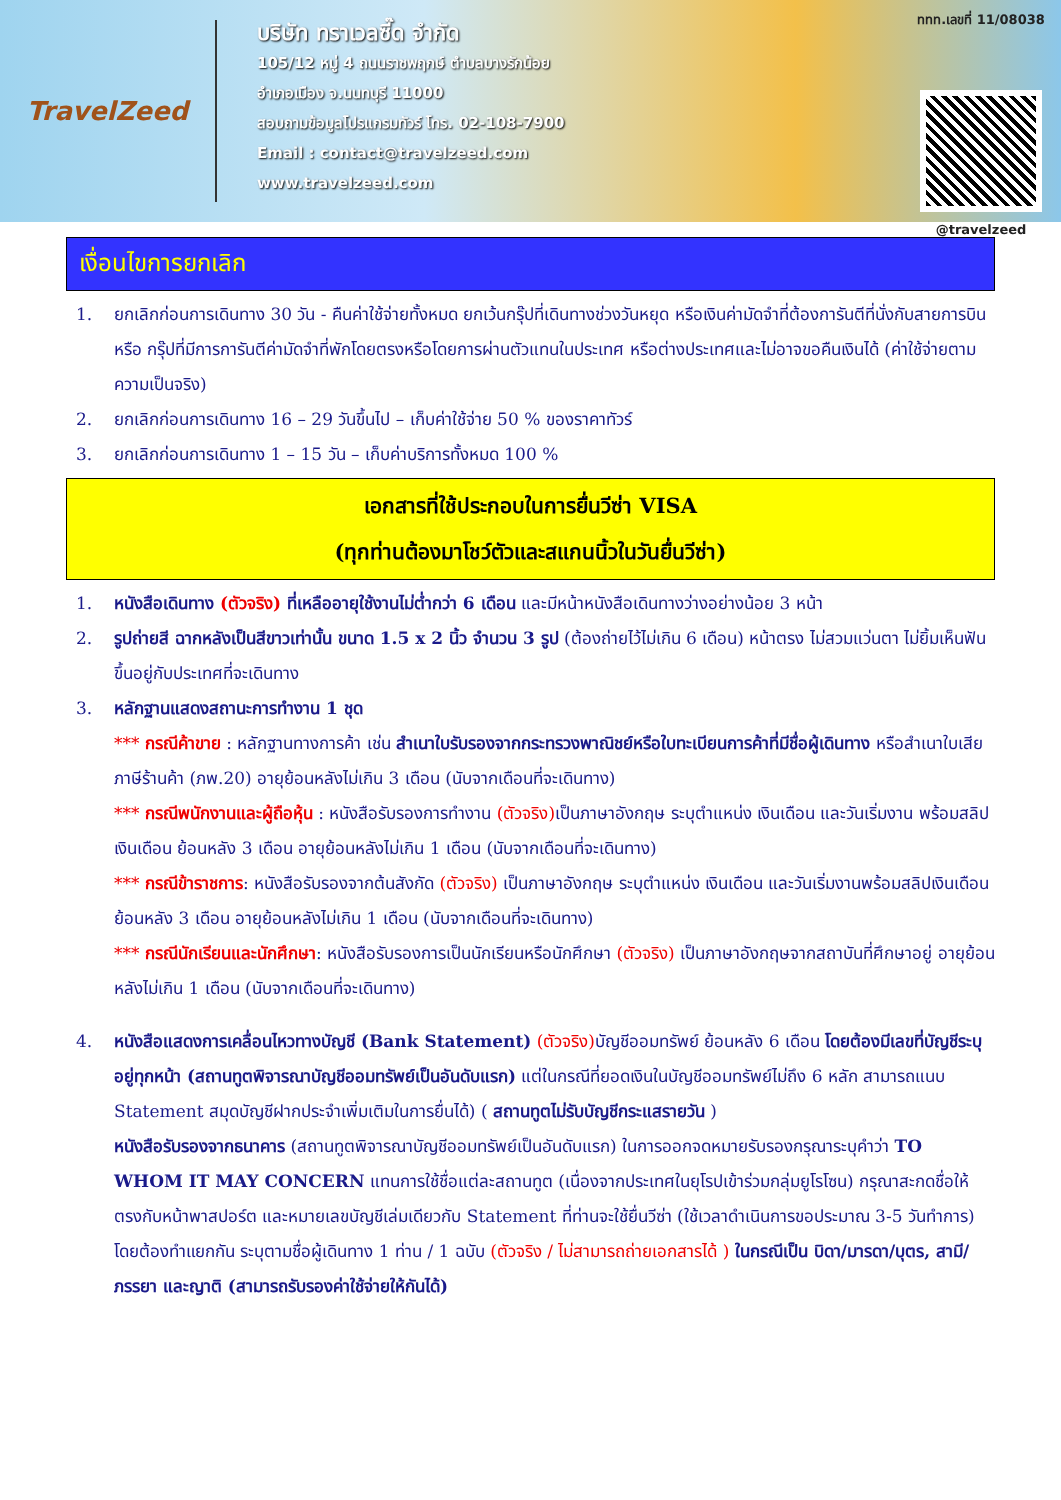TravelZeed
บริษัท ทราเวลซี๊ด จำกัด
105/12 หมู่ 4 ถนนราชพฤกษ์ ตำบลบางรักน้อย
อำเภอเมือง จ.นนทบุรี 11000
สอบถามข้อมูลโปรแกรมทัวร์ โทร. 02-108-7900
Email : contact@travelzeed.com
www.travelzeed.com
ททท.เลขที่ 11/08038
@travelzeed
เงื่อนไขการยกเลิก
1. ยกเลิกก่อนการเดินทาง 30 วัน - คืนค่าใช้จ่ายทั้งหมด ยกเว้นกรุ๊ปที่เดินทางช่วงวันหยุด หรือเงินค่ามัดจำที่ต้องการันตีที่นั่งกับสายการบิน หรือ กรุ๊ปที่มีการการันตีค่ามัดจำที่พักโดยตรงหรือโดยการผ่านตัวแทนในประเทศ หรือต่างประเทศและไม่อาจขอคืนเงินได้ (ค่าใช้จ่ายตามความเป็นจริง)
2. ยกเลิกก่อนการเดินทาง 16 – 29 วันขึ้นไป – เก็บค่าใช้จ่าย 50 % ของราคาทัวร์
3. ยกเลิกก่อนการเดินทาง 1 – 15 วัน – เก็บค่าบริการทั้งหมด 100 %
เอกสารที่ใช้ประกอบในการยื่นวีซ่า VISA
(ทุกท่านต้องมาโชว์ตัวและสแกนนิ้วในวันยื่นวีซ่า)
1. หนังสือเดินทาง (ตัวจริง) ที่เหลืออายุใช้งานไม่ต่ำกว่า 6 เดือน และมีหน้าหนังสือเดินทางว่างอย่างน้อย 3 หน้า
2. รูปถ่ายสี ฉากหลังเป็นสีขาวเท่านั้น ขนาด 1.5 x 2 นิ้ว จำนวน 3 รูป (ต้องถ่ายไว้ไม่เกิน 6 เดือน) หน้าตรง ไม่สวมแว่นตา ไม่ยิ้มเห็นฟัน ขึ้นอยู่กับประเทศที่จะเดินทาง
3. หลักฐานแสดงสถานะการทำงาน 1 ชุด
*** กรณีค้าขาย : หลักฐานทางการค้า เช่น สำเนาใบรับรองจากกระทรวงพาณิชย์หรือใบทะเบียนการค้าที่มีชื่อผู้เดินทาง หรือสำเนาใบเสียภาษีร้านค้า (ภพ.20) อายุย้อนหลังไม่เกิน 3 เดือน (นับจากเดือนที่จะเดินทาง)
*** กรณีพนักงานและผู้ถือหุ้น : หนังสือรับรองการทำงาน (ตัวจริง) เป็นภาษาอังกฤษ ระบุตำแหน่ง เงินเดือน และวันเริ่มงาน พร้อมสลิปเงินเดือน ย้อนหลัง 3 เดือน อายุย้อนหลังไม่เกิน 1 เดือน (นับจากเดือนที่จะเดินทาง)
*** กรณีข้าราชการ: หนังสือรับรองจากต้นสังกัด (ตัวจริง) เป็นภาษาอังกฤษ ระบุตำแหน่ง เงินเดือน และวันเริ่มงานพร้อมสลิปเงินเดือน ย้อนหลัง 3 เดือน อายุย้อนหลังไม่เกิน 1 เดือน (นับจากเดือนที่จะเดินทาง)
*** กรณีนักเรียนและนักศึกษา: หนังสือรับรองการเป็นนักเรียนหรือนักศึกษา (ตัวจริง) เป็นภาษาอังกฤษจากสถาบันที่ศึกษาอยู่ อายุย้อนหลังไม่เกิน 1 เดือน (นับจากเดือนที่จะเดินทาง)
4. หนังสือแสดงการเคลื่อนไหวทางบัญชี (Bank Statement) (ตัวจริง) บัญชีออมทรัพย์ ย้อนหลัง 6 เดือน โดยต้องมีเลขที่บัญชีระบุอยู่ทุกหน้า (สถานทูตพิจารณาบัญชีออมทรัพย์เป็นอันดับแรก) แต่ในกรณีที่ยอดเงินในบัญชีออมทรัพย์ไม่ถึง 6 หลัก สามารถแนบ Statement สมุดบัญชีฝากประจำเพิ่มเติมในการยื่นได้) ( สถานทูตไม่รับบัญชีกระแสรายวัน )
หนังสือรับรองจากธนาคาร (สถานทูตพิจารณาบัญชีออมทรัพย์เป็นอันดับแรก) ในการออกจดหมายรับรองกรุณาระบุคำว่า TO WHOM IT MAY CONCERN แทนการใช้ชื่อแต่ละสถานทูต (เนื่องจากประเทศในยุโรปเข้าร่วมกลุ่มยูโรโซน) กรุณาสะกดชื่อให้ตรงกับหน้าพาสปอร์ต และหมายเลขบัญชีเล่มเดียวกับ Statement ที่ท่านจะใช้ยื่นวีซ่า (ใช้เวลาดำเนินการขอประมาณ 3-5 วันทำการ) โดยต้องทำแยกกัน ระบุตามชื่อผู้เดินทาง 1 ท่าน / 1 ฉบับ (ตัวจริง / ไม่สามารถถ่ายเอกสารได้ ) ในกรณีเป็น บิดา/มารดา/บุตร, สามี/ภรรยา และญาติ (สามารถรับรองค่าใช้จ่ายให้กันได้)